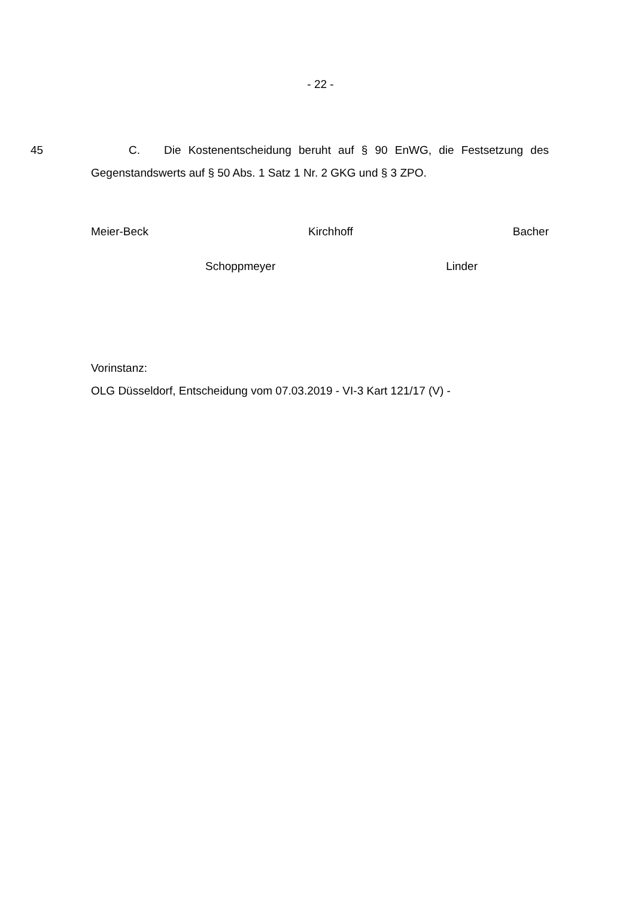- 22 -
45 C. Die Kostenentscheidung beruht auf § 90 EnWG, die Festsetzung des Gegenstandswerts auf § 50 Abs. 1 Satz 1 Nr. 2 GKG und § 3 ZPO.
Meier-Beck Kirchhoff Bacher
Schoppmeyer Linder
Vorinstanz:
OLG Düsseldorf, Entscheidung vom 07.03.2019 - VI-3 Kart 121/17 (V) -